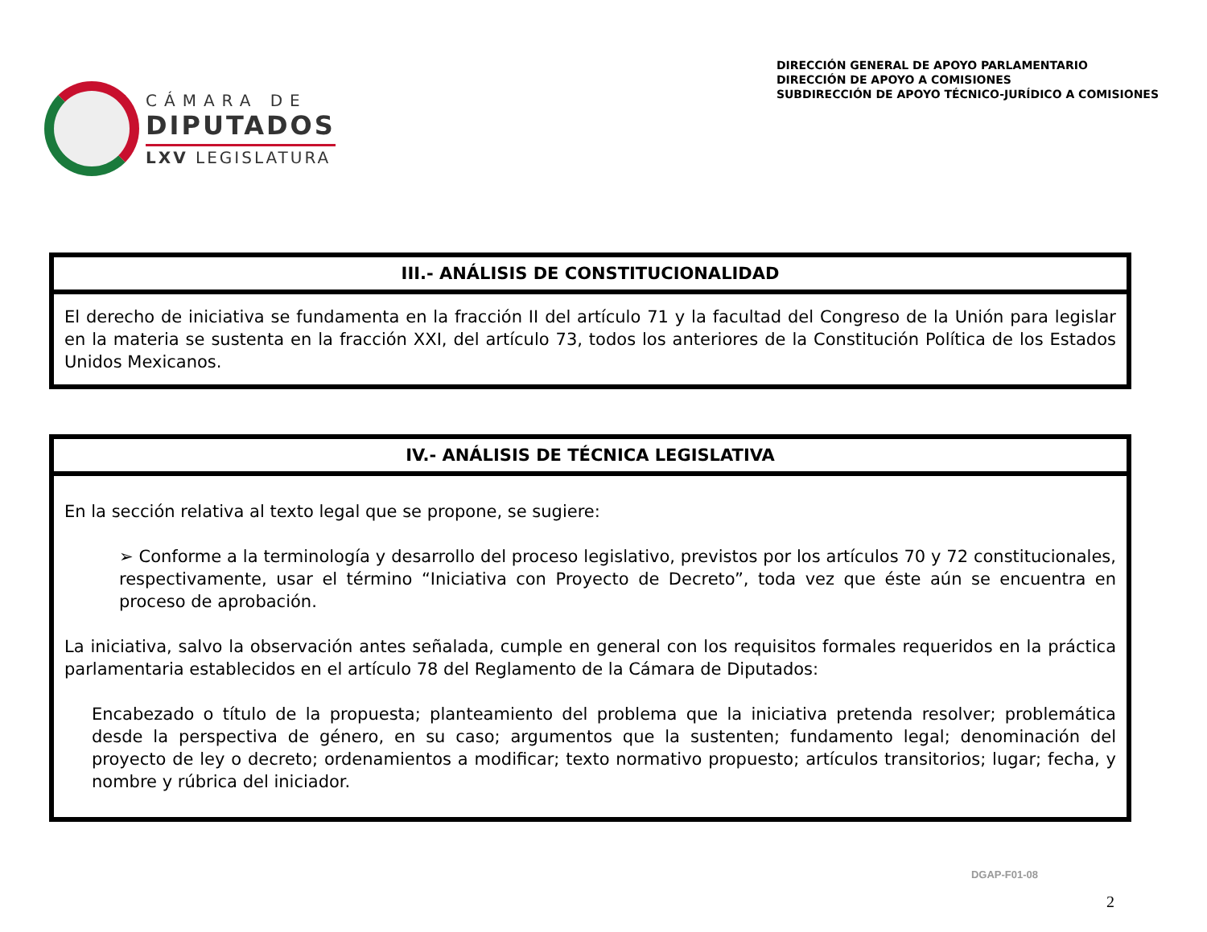CÁMARA DE
DIPUTADOS
LXV LEGISLATURA
DIRECCIÓN GENERAL DE APOYO PARLAMENTARIO
DIRECCIÓN DE APOYO A COMISIONES
SUBDIRECCIÓN DE APOYO TÉCNICO-JURÍDICO A COMISIONES
III.- ANÁLISIS DE CONSTITUCIONALIDAD
El derecho de iniciativa se fundamenta en la fracción II del artículo 71 y la facultad del Congreso de la Unión para legislar en la materia se sustenta en la fracción XXI, del artículo 73, todos los anteriores de la Constitución Política de los Estados Unidos Mexicanos.
IV.- ANÁLISIS DE TÉCNICA LEGISLATIVA
En la sección relativa al texto legal que se propone, se sugiere:
➢ Conforme a la terminología y desarrollo del proceso legislativo, previstos por los artículos 70 y 72 constitucionales, respectivamente, usar el término “Iniciativa con Proyecto de Decreto”, toda vez que éste aún se encuentra en proceso de aprobación.
La iniciativa, salvo la observación antes señalada, cumple en general con los requisitos formales requeridos en la práctica parlamentaria establecidos en el artículo 78 del Reglamento de la Cámara de Diputados:
Encabezado o título de la propuesta; planteamiento del problema que la iniciativa pretenda resolver; problemática desde la perspectiva de género, en su caso; argumentos que la sustenten; fundamento legal; denominación del proyecto de ley o decreto; ordenamientos a modificar; texto normativo propuesto; artículos transitorios; lugar; fecha, y nombre y rúbrica del iniciador.
DGAP-F01-08
2